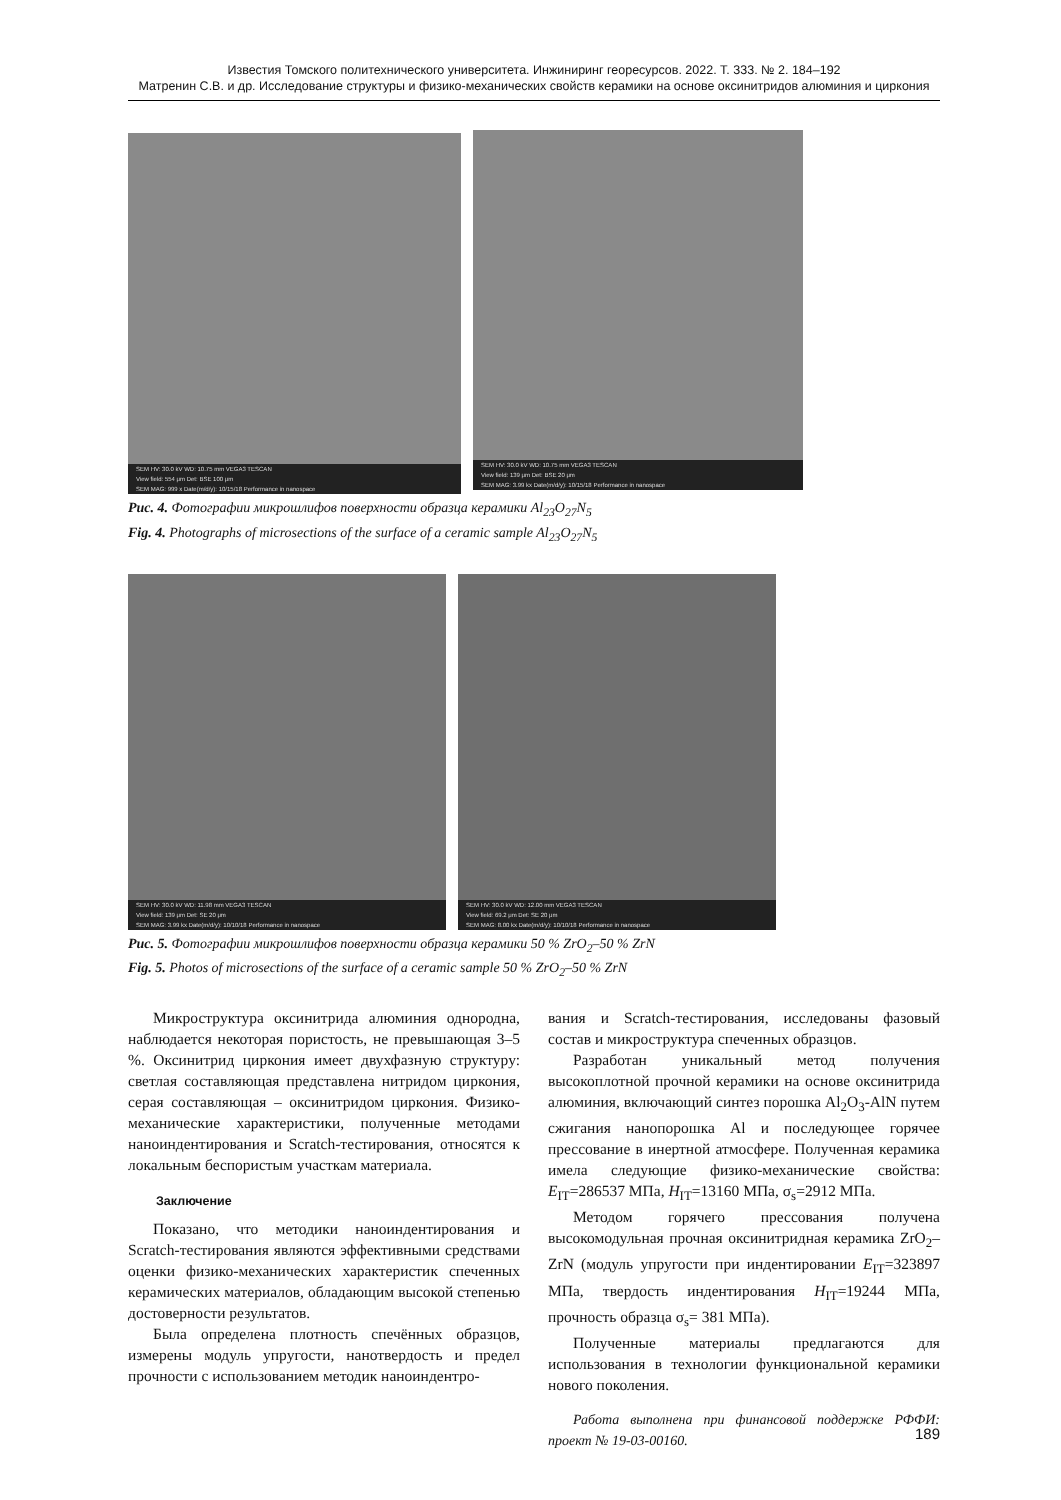Известия Томского политехнического университета. Инжиниринг георесурсов. 2022. Т. 333. № 2. 184–192
Матренин С.В. и др. Исследование структуры и физико-механических свойств керамики на основе оксинитридов алюминия и циркония
SEM HV: 30.0 kV WD: 10.75 mm VEGA3 TESCAN
View field: 554 μm Det: BSE 100 μm
SEM MAG: 999 x Date(m/d/y): 10/15/18 Performance in nanospace
SEM HV: 30.0 kV WD: 10.75 mm VEGA3 TESCAN
View field: 139 μm Det: BSE 20 μm
SEM MAG: 3.99 kx Date(m/d/y): 10/15/18 Performance in nanospace
Рис. 4. Фотографии микрошлифов поверхности образца керамики Al<sub>23</sub>O<sub>27</sub>N<sub>5</sub>
Fig. 4. Photographs of microsections of the surface of a ceramic sample Al<sub>23</sub>O<sub>27</sub>N<sub>5</sub>
SEM HV: 30.0 kV WD: 11.98 mm VEGA3 TESCAN
View field: 139 μm Det: SE 20 μm
SEM MAG: 3.99 kx Date(m/d/y): 10/10/18 Performance in nanospace
SEM HV: 30.0 kV WD: 12.00 mm VEGA3 TESCAN
View field: 69.2 μm Det: SE 20 μm
SEM MAG: 8.00 kx Date(m/d/y): 10/10/18 Performance in nanospace
Рис. 5. Фотографии микрошлифов поверхности образца керамики 50 % ZrO<sub>2</sub>–50 % ZrN
Fig. 5. Photos of microsections of the surface of a ceramic sample 50 % ZrO<sub>2</sub>–50 % ZrN
Микроструктура оксинитрида алюминия однородна, наблюдается некоторая пористость, не превышающая 3–5 %. Оксинитрид циркония имеет двухфазную структуру: светлая составляющая представлена нитридом циркония, серая составляющая – оксинитридом циркония. Физико-механические характеристики, полученные методами наноиндентирования и Scratch-тестирования, относятся к локальным беспористым участкам материала.
Заключение
Показано, что методики наноиндентирования и Scratch-тестирования являются эффективными средствами оценки физико-механических характеристик спеченных керамических материалов, обладающим высокой степенью достоверности результатов.
Была определена плотность спечённых образцов, измерены модуль упругости, нанотвердость и предел прочности с использованием методик наноиндентро-
вания и Scratch-тестирования, исследованы фазовый состав и микроструктура спеченных образцов.
Разработан уникальный метод получения высокоплотной прочной керамики на основе оксинитрида алюминия, включающий синтез порошка Al<sub>2</sub>O<sub>3</sub>-AlN путем сжигания нанопорошка Al и последующее горячее прессование в инертной атмосфере. Полученная керамика имела следующие физико-механические свойства: E<sub>IT</sub>=286537 МПа, H<sub>IT</sub>=13160 МПа, σ<sub>s</sub>=2912 МПа.
Методом горячего прессования получена высокомодульная прочная оксинитридная керамика ZrO<sub>2</sub>–ZrN (модуль упругости при индентировании E<sub>IT</sub>=323897 МПа, твердость индентирования H<sub>IT</sub>=19244 МПа, прочность образца σ<sub>s</sub>= 381 МПа).
Полученные материалы предлагаются для использования в технологии функциональной керамики нового поколения.
Работа выполнена при финансовой поддержке РФФИ: проект № 19-03-00160.
189